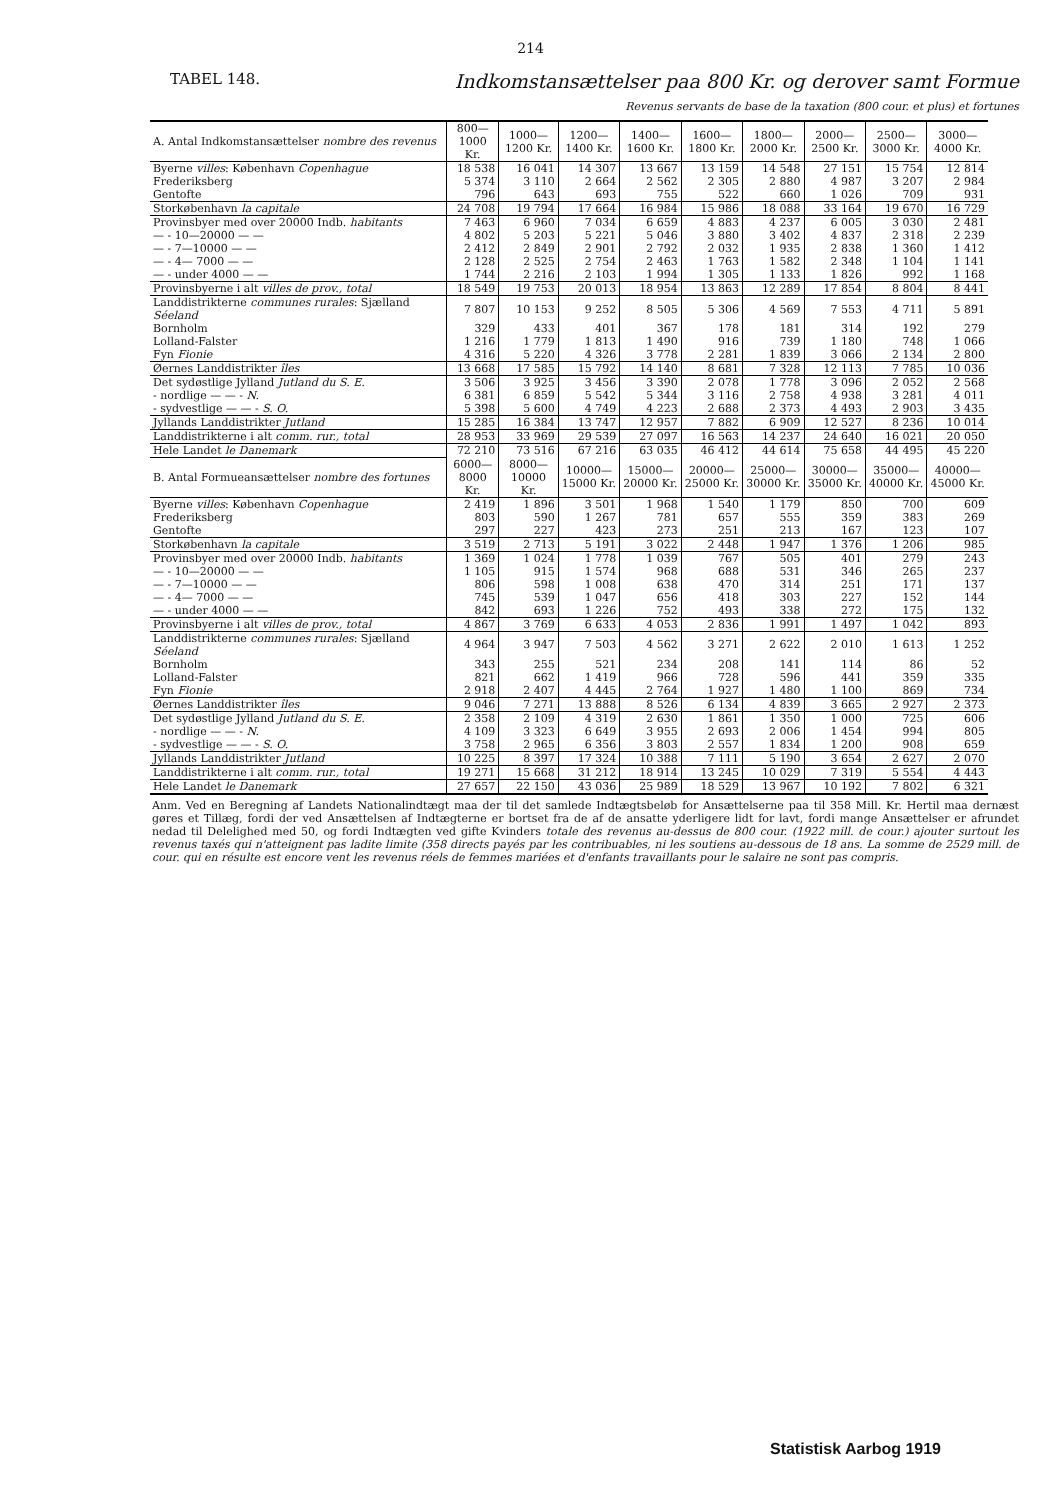214
TABEL 148.
Indkomstansættelser paa 800 Kr. og derover samt Formue
Revenus servants de base de la taxation (800 cour. et plus) et fortunes
| A. Antal Indkomstansættelser nombre des revenus | 800—1000 Kr. | 1000—1200 Kr. | 1200—1400 Kr. | 1400—1600 Kr. | 1600—1800 Kr. | 1800—2000 Kr. | 2000—2500 Kr. | 2500—3000 Kr. | 3000—4000 Kr. |
| Byerne villes : København Copenhague | 18 538 | 16 041 | 14 307 | 13 667 | 13 159 | 14 548 | 27 151 | 15 754 | 12 814 |
| Frederiksberg | 5 374 | 3 110 | 2 664 | 2 562 | 2 305 | 2 880 | 4 987 | 3 207 | 2 984 |
| Gentofte | 796 | 643 | 693 | 755 | 522 | 660 | 1 026 | 709 | 931 |
| Storkøbenhavn la capitale | 24 708 | 19 794 | 17 664 | 16 984 | 15 986 | 18 088 | 33 164 | 19 670 | 16 729 |
| Provinsbyer med over 20000 Indb. habitants | 7 463 | 6 960 | 7 034 | 6 659 | 4 883 | 4 237 | 6 005 | 3 030 | 2 481 |
| — - 10—20000 — — | 4 802 | 5 203 | 5 221 | 5 046 | 3 880 | 3 402 | 4 837 | 2 318 | 2 239 |
| — - 7—10000 — — | 2 412 | 2 849 | 2 901 | 2 792 | 2 032 | 1 935 | 2 838 | 1 360 | 1 412 |
| — - 4— 7000 — — | 2 128 | 2 525 | 2 754 | 2 463 | 1 763 | 1 582 | 2 348 | 1 104 | 1 141 |
| — - under 4000 — — | 1 744 | 2 216 | 2 103 | 1 994 | 1 305 | 1 133 | 1 826 | 992 | 1 168 |
| Provinsbyerne i alt villes de prov., total | 18 549 | 19 753 | 20 013 | 18 954 | 13 863 | 12 289 | 17 854 | 8 804 | 8 441 |
| Landdistrikterne communes rurales : Sjælland Séeland | 7 807 | 10 153 | 9 252 | 8 505 | 5 306 | 4 569 | 7 553 | 4 711 | 5 891 |
| Bornholm | 329 | 433 | 401 | 367 | 178 | 181 | 314 | 192 | 279 |
| Lolland-Falster | 1 216 | 1 779 | 1 813 | 1 490 | 916 | 739 | 1 180 | 748 | 1 066 |
| Fyn Fionie | 4 316 | 5 220 | 4 326 | 3 778 | 2 281 | 1 839 | 3 066 | 2 134 | 2 800 |
| Øernes Landdistrikter îles | 13 668 | 17 585 | 15 792 | 14 140 | 8 681 | 7 328 | 12 113 | 7 785 | 10 036 |
| Det sydøstlige Jylland Jutland du S. E. | 3 506 | 3 925 | 3 456 | 3 390 | 2 078 | 1 778 | 3 096 | 2 052 | 2 568 |
| - nordlige — — - N. | 6 381 | 6 859 | 5 542 | 5 344 | 3 116 | 2 758 | 4 938 | 3 281 | 4 011 |
| - sydvestlige — — - S. O. | 5 398 | 5 600 | 4 749 | 4 223 | 2 688 | 2 373 | 4 493 | 2 903 | 3 435 |
| Jyllands Landdistrikter Jutland | 15 285 | 16 384 | 13 747 | 12 957 | 7 882 | 6 909 | 12 527 | 8 236 | 10 014 |
| Landdistrikterne i alt comm. rur., total | 28 953 | 33 969 | 29 539 | 27 097 | 16 563 | 14 237 | 24 640 | 16 021 | 20 050 |
| Hele Landet le Danemark | 72 210 | 73 516 | 67 216 | 63 035 | 46 412 | 44 614 | 75 658 | 44 495 | 45 220 |
| B. Antal Formueansættelser nombre des fortunes | 6000—8000 Kr. | 8000—10000 Kr. | 10000—15000 Kr. | 15000—20000 Kr. | 20000—25000 Kr. | 25000—30000 Kr. | 30000—35000 Kr. | 35000—40000 Kr. | 40000—45000 Kr. |
| Byerne villes : København Copenhague | 2 419 | 1 896 | 3 501 | 1 968 | 1 540 | 1 179 | 850 | 700 | 609 |
| Frederiksberg | 803 | 590 | 1 267 | 781 | 657 | 555 | 359 | 383 | 269 |
| Gentofte | 297 | 227 | 423 | 273 | 251 | 213 | 167 | 123 | 107 |
| Storkøbenhavn la capitale | 3 519 | 2 713 | 5 191 | 3 022 | 2 448 | 1 947 | 1 376 | 1 206 | 985 |
| Provinsbyer med over 20000 Indb. habitants | 1 369 | 1 024 | 1 778 | 1 039 | 767 | 505 | 401 | 279 | 243 |
| — - 10—20000 — — | 1 105 | 915 | 1 574 | 968 | 688 | 531 | 346 | 265 | 237 |
| — - 7—10000 — — | 806 | 598 | 1 008 | 638 | 470 | 314 | 251 | 171 | 137 |
| — - 4— 7000 — — | 745 | 539 | 1 047 | 656 | 418 | 303 | 227 | 152 | 144 |
| — - under 4000 — — | 842 | 693 | 1 226 | 752 | 493 | 338 | 272 | 175 | 132 |
| Provinsbyerne i alt villes de prov., total | 4 867 | 3 769 | 6 633 | 4 053 | 2 836 | 1 991 | 1 497 | 1 042 | 893 |
| Landdistrikterne communes rurales : Sjælland Séeland | 4 964 | 3 947 | 7 503 | 4 562 | 3 271 | 2 622 | 2 010 | 1 613 | 1 252 |
| Bornholm | 343 | 255 | 521 | 234 | 208 | 141 | 114 | 86 | 52 |
| Lolland-Falster | 821 | 662 | 1 419 | 966 | 728 | 596 | 441 | 359 | 335 |
| Fyn Fionie | 2 918 | 2 407 | 4 445 | 2 764 | 1 927 | 1 480 | 1 100 | 869 | 734 |
| Øernes Landdistrikter îles | 9 046 | 7 271 | 13 888 | 8 526 | 6 134 | 4 839 | 3 665 | 2 927 | 2 373 |
| Det sydøstlige Jylland Jutland du S. E. | 2 358 | 2 109 | 4 319 | 2 630 | 1 861 | 1 350 | 1 000 | 725 | 606 |
| - nordlige — — - N. | 4 109 | 3 323 | 6 649 | 3 955 | 2 693 | 2 006 | 1 454 | 994 | 805 |
| - sydvestlige — — - S. O. | 3 758 | 2 965 | 6 356 | 3 803 | 2 557 | 1 834 | 1 200 | 908 | 659 |
| Jyllands Landdistrikter Jutland | 10 225 | 8 397 | 17 324 | 10 388 | 7 111 | 5 190 | 3 654 | 2 627 | 2 070 |
| Landdistrikterne i alt comm. rur., total | 19 271 | 15 668 | 31 212 | 18 914 | 13 245 | 10 029 | 7 319 | 5 554 | 4 443 |
| Hele Landet le Danemark | 27 657 | 22 150 | 43 036 | 25 989 | 18 529 | 13 967 | 10 192 | 7 802 | 6 321 |
Anm. Ved en Beregning af Landets Nationalindtægt maa der til det samlede Indtægtsbeløb for Ansættelserne paa til 358 Mill. Kr. Hertil maa dernæst gøres et Tillæg, fordi der ved Ansættelsen af Indtægterne er bortset fra de af de ansatte yderligere lidt for lavt, fordi mange Ansættelser er afrundet nedad til Delelighed med 50, og fordi Indtægten ved gifte Kvinders totale des revenus au-dessus de 800 cour. (1922 mill. de cour.) ajouter surtout les revenus taxés qui n'atteignent pas ladite limite (358 directs payés par les contribuables, ni les soutiens au-dessous de 18 ans. La somme de 2529 mill. de cour. qui en résulte est encore vent les revenus réels de femmes mariées et d'enfants travaillants pour le salaire ne sont pas compris.
Statistisk Aarbog 1919